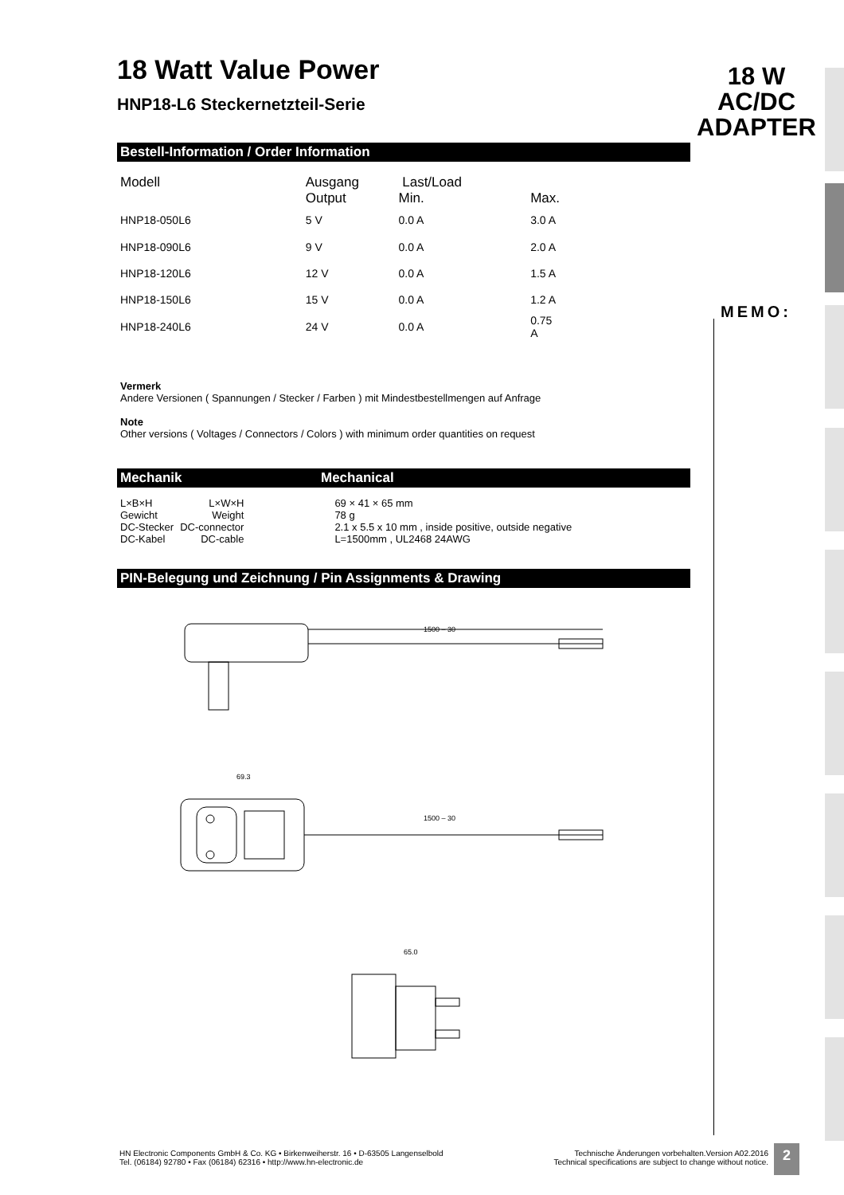18 W
AC/DC
ADAPTER
MEMO:
18 Watt Value Power
HNP18-L6 Steckernetzteil-Serie
Bestell-Information / Order Information
| Modell | Ausgang Output | Last/Load Min. | Max. |
| --- | --- | --- | --- |
| HNP18-050L6 | 5 V | 0.0 A | 3.0 A |
| HNP18-090L6 | 9 V | 0.0 A | 2.0 A |
| HNP18-120L6 | 12 V | 0.0 A | 1.5 A |
| HNP18-150L6 | 15 V | 0.0 A | 1.2 A |
| HNP18-240L6 | 24 V | 0.0 A | 0.75 A |
Vermerk
Andere Versionen ( Spannungen / Stecker / Farben ) mit Mindestbestellmengen auf Anfrage
Note
Other versions ( Voltages / Connectors / Colors ) with minimum order quantities on request
Mechanik Mechanical
| L×B×H | L×W×H | 69 × 41 × 65 mm |
| Gewicht | Weight | 78 g |
| DC-Stecker | DC-connector | 2.1 x 5.5 x 10 mm , inside positive, outside negative |
| DC-Kabel | DC-cable | L=1500mm , UL2468 24AWG |
PIN-Belegung und Zeichnung / Pin Assignments & Drawing
1500 – 30
1500 – 30
69.3
65.0
HN Electronic Components GmbH & Co. KG • Birkenweiherstr. 16 • D-63505 Langenselbold
Tel. (06184) 92780 • Fax (06184) 62316 • http://www.hn-electronic.de
Technische Änderungen vorbehalten.Version A02.2016
Technical specifications are subject to change without notice.
2